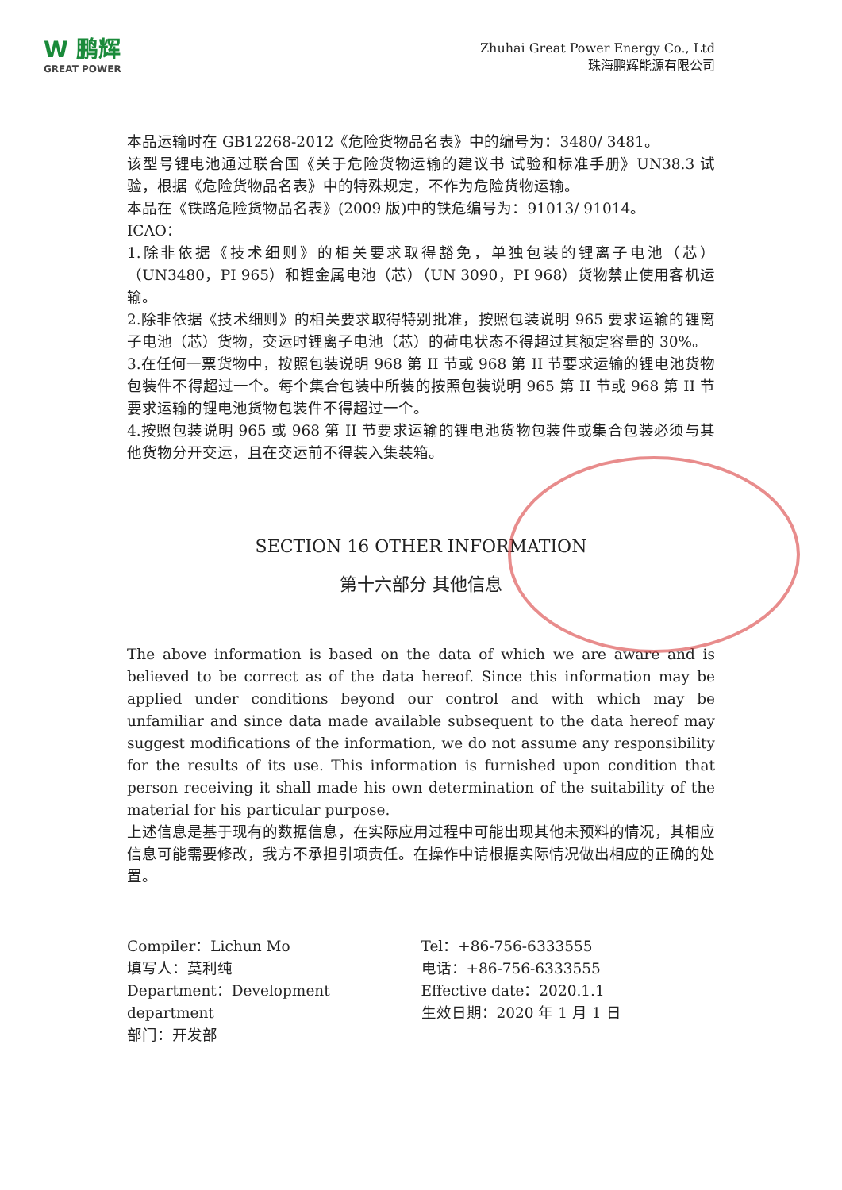W 鹏辉
GREAT POWER
Zhuhai Great Power Energy Co., Ltd
珠海鹏辉能源有限公司
本品运输时在 GB12268-2012《危险货物品名表》中的编号为：3480/ 3481。
该型号锂电池通过联合国《关于危险货物运输的建议书 试验和标准手册》UN38.3 试验，根据《危险货物品名表》中的特殊规定，不作为危险货物运输。
本品在《铁路危险货物品名表》(2009 版)中的铁危编号为：91013/ 91014。
ICAO：
1.除非依据《技术细则》的相关要求取得豁免，单独包装的锂离子电池（芯）（UN3480，PI 965）和锂金属电池（芯）（UN 3090，PI 968）货物禁止使用客机运输。
2.除非依据《技术细则》的相关要求取得特别批准，按照包装说明 965 要求运输的锂离子电池（芯）货物，交运时锂离子电池（芯）的荷电状态不得超过其额定容量的 30%。
3.在任何一票货物中，按照包装说明 968 第 II 节或 968 第 II 节要求运输的锂电池货物包装件不得超过一个。每个集合包装中所装的按照包装说明 965 第 II 节或 968 第 II 节要求运输的锂电池货物包装件不得超过一个。
4.按照包装说明 965 或 968 第 II 节要求运输的锂电池货物包装件或集合包装必须与其他货物分开交运，且在交运前不得装入集装箱。
SECTION 16 OTHER INFORMATION
第十六部分 其他信息
The above information is based on the data of which we are aware and is believed to be correct as of the data hereof. Since this information may be applied under conditions beyond our control and with which may be unfamiliar and since data made available subsequent to the data hereof may suggest modifications of the information, we do not assume any responsibility for the results of its use. This information is furnished upon condition that person receiving it shall made his own determination of the suitability of the material for his particular purpose.
上述信息是基于现有的数据信息，在实际应用过程中可能出现其他未预料的情况，其相应信息可能需要修改，我方不承担引项责任。在操作中请根据实际情况做出相应的正确的处置。
Compiler：Lichun Mo
填写人：莫利纯
Department：Development department
部门：开发部
Tel：+86-756-6333555
电话：+86-756-6333555
Effective date：2020.1.1
生效日期：2020 年 1 月 1 日